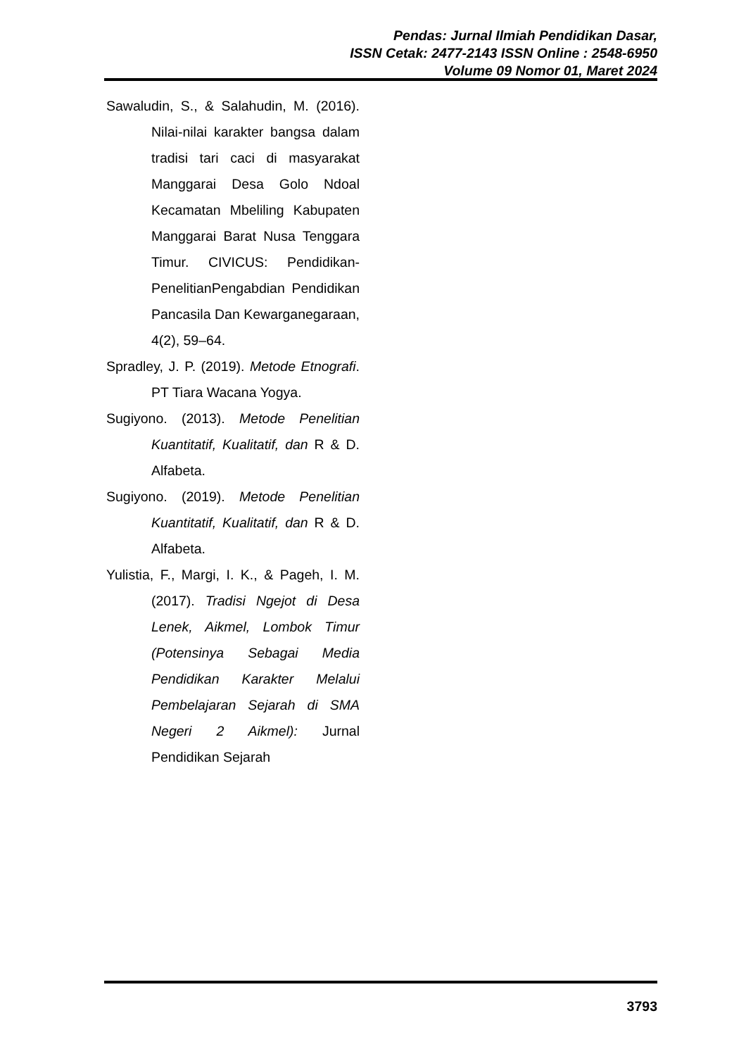Pendas: Jurnal Ilmiah Pendidikan Dasar,
ISSN Cetak: 2477-2143 ISSN Online : 2548-6950
Volume 09 Nomor 01, Maret 2024
Sawaludin, S., & Salahudin, M. (2016). Nilai-nilai karakter bangsa dalam tradisi tari caci di masyarakat Manggarai Desa Golo Ndoal Kecamatan Mbeliling Kabupaten Manggarai Barat Nusa Tenggara Timur. CIVICUS: Pendidikan-PenelitianPengabdian Pendidikan Pancasila Dan Kewarganegaraan, 4(2), 59–64.
Spradley, J. P. (2019). Metode Etnografi. PT Tiara Wacana Yogya.
Sugiyono. (2013). Metode Penelitian Kuantitatif, Kualitatif, dan R & D. Alfabeta.
Sugiyono. (2019). Metode Penelitian Kuantitatif, Kualitatif, dan R & D. Alfabeta.
Yulistia, F., Margi, I. K., & Pageh, I. M. (2017). Tradisi Ngejot di Desa Lenek, Aikmel, Lombok Timur (Potensinya Sebagai Media Pendidikan Karakter Melalui Pembelajaran Sejarah di SMA Negeri 2 Aikmel): Jurnal Pendidikan Sejarah
3793